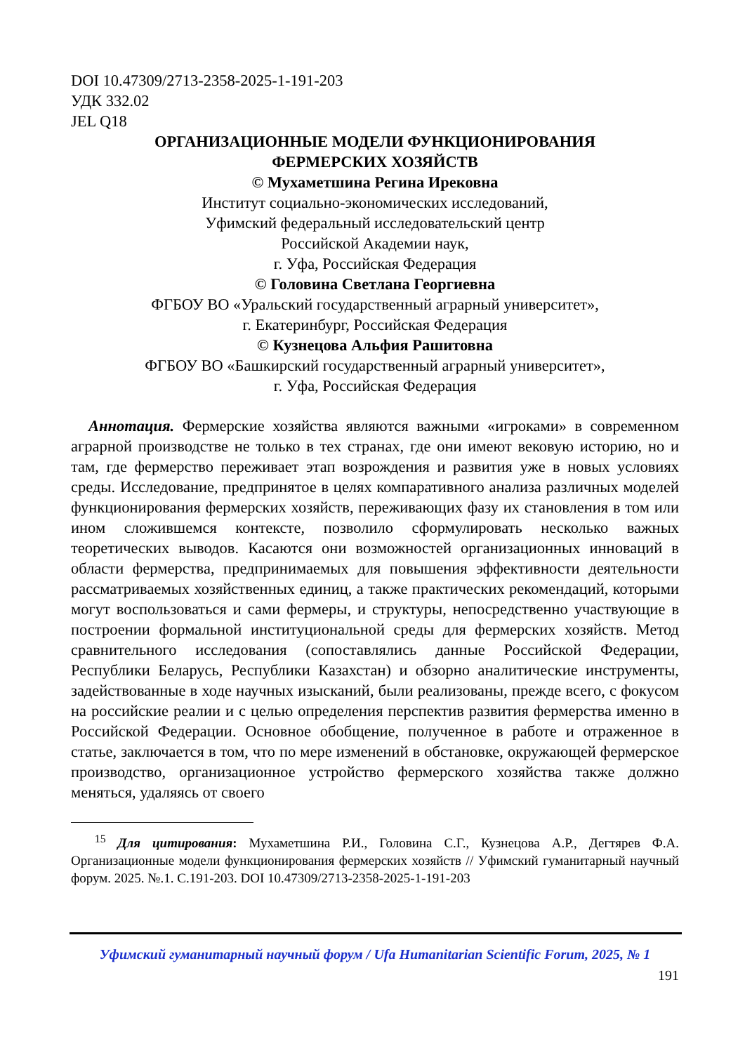DOI 10.47309/2713-2358-2025-1-191-203
УДК 332.02
JEL Q18
ОРГАНИЗАЦИОННЫЕ МОДЕЛИ ФУНКЦИОНИРОВАНИЯ
ФЕРМЕРСКИХ ХОЗЯЙСТВ
© Мухаметшина Регина Ирековна
Институт социально-экономических исследований,
Уфимский федеральный исследовательский центр
Российской Академии наук,
г. Уфа, Российская Федерация
© Головина Светлана Георгиевна
ФГБОУ ВО «Уральский государственный аграрный университет»,
г. Екатеринбург, Российская Федерация
© Кузнецова Альфия Рашитовна
ФГБОУ ВО «Башкирский государственный аграрный университет»,
г. Уфа, Российская Федерация
Аннотация. Фермерские хозяйства являются важными «игроками» в современном аграрной производстве не только в тех странах, где они имеют вековую историю, но и там, где фермерство переживает этап возрождения и развития уже в новых условиях среды. Исследование, предпринятое в целях компаративного анализа различных моделей функционирования фермерских хозяйств, переживающих фазу их становления в том или ином сложившемся контексте, позволило сформулировать несколько важных теоретических выводов. Касаются они возможностей организационных инноваций в области фермерства, предпринимаемых для повышения эффективности деятельности рассматриваемых хозяйственных единиц, а также практических рекомендаций, которыми могут воспользоваться и сами фермеры, и структуры, непосредственно участвующие в построении формальной институциональной среды для фермерских хозяйств. Метод сравнительного исследования (сопоставлялись данные Российской Федерации, Республики Беларусь, Республики Казахстан) и обзорно аналитические инструменты, задействованные в ходе научных изысканий, были реализованы, прежде всего, с фокусом на российские реалии и с целью определения перспектив развития фермерства именно в Российской Федерации. Основное обобщение, полученное в работе и отраженное в статье, заключается в том, что по мере изменений в обстановке, окружающей фермерское производство, организационное устройство фермерского хозяйства также должно меняться, удаляясь от своего
<sup>15</sup> Для цитирования: Мухаметшина Р.И., Головина С.Г., Кузнецова А.Р., Дегтярев Ф.А. Организационные модели функционирования фермерских хозяйств // Уфимский гуманитарный научный форум. 2025. №.1. С.191-203. DOI 10.47309/2713-2358-2025-1-191-203
Уфимский гуманитарный научный форум / Ufa Humanitarian Scientific Forum, 2025, № 1
191